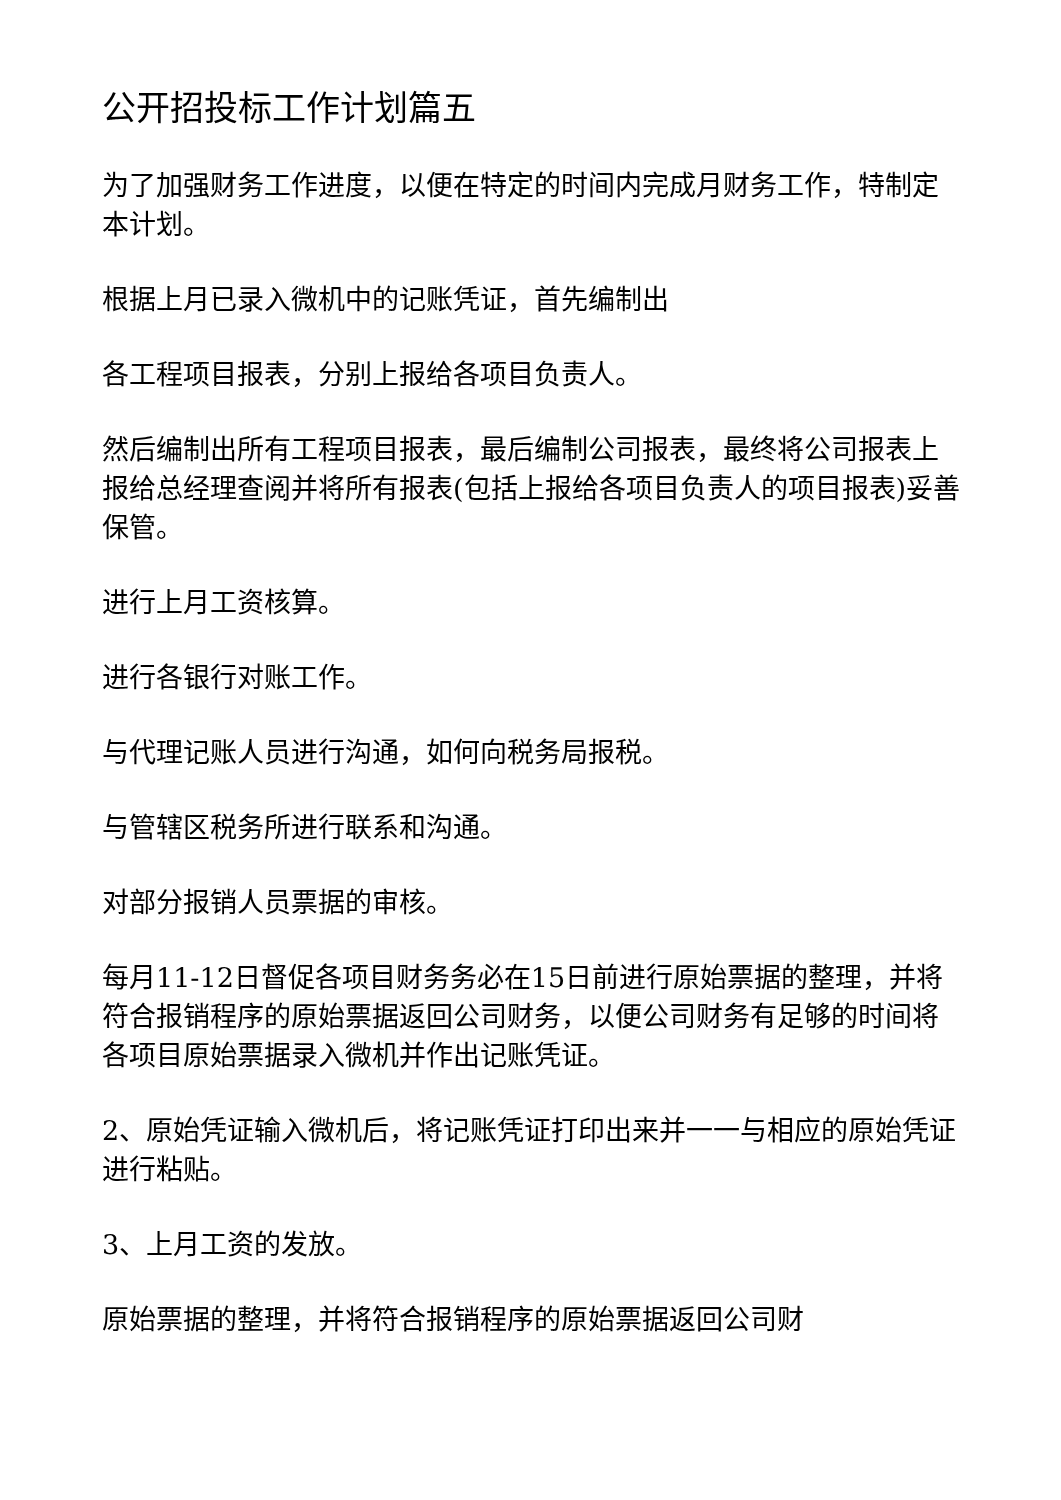公开招投标工作计划篇五
为了加强财务工作进度，以便在特定的时间内完成月财务工作，特制定本计划。
根据上月已录入微机中的记账凭证，首先编制出
各工程项目报表，分别上报给各项目负责人。
然后编制出所有工程项目报表，最后编制公司报表，最终将公司报表上报给总经理查阅并将所有报表(包括上报给各项目负责人的项目报表)妥善保管。
进行上月工资核算。
进行各银行对账工作。
与代理记账人员进行沟通，如何向税务局报税。
与管辖区税务所进行联系和沟通。
对部分报销人员票据的审核。
每月11-12日督促各项目财务务必在15日前进行原始票据的整理，并将符合报销程序的原始票据返回公司财务，以便公司财务有足够的时间将各项目原始票据录入微机并作出记账凭证。
2、原始凭证输入微机后，将记账凭证打印出来并一一与相应的原始凭证进行粘贴。
3、上月工资的发放。
原始票据的整理，并将符合报销程序的原始票据返回公司财